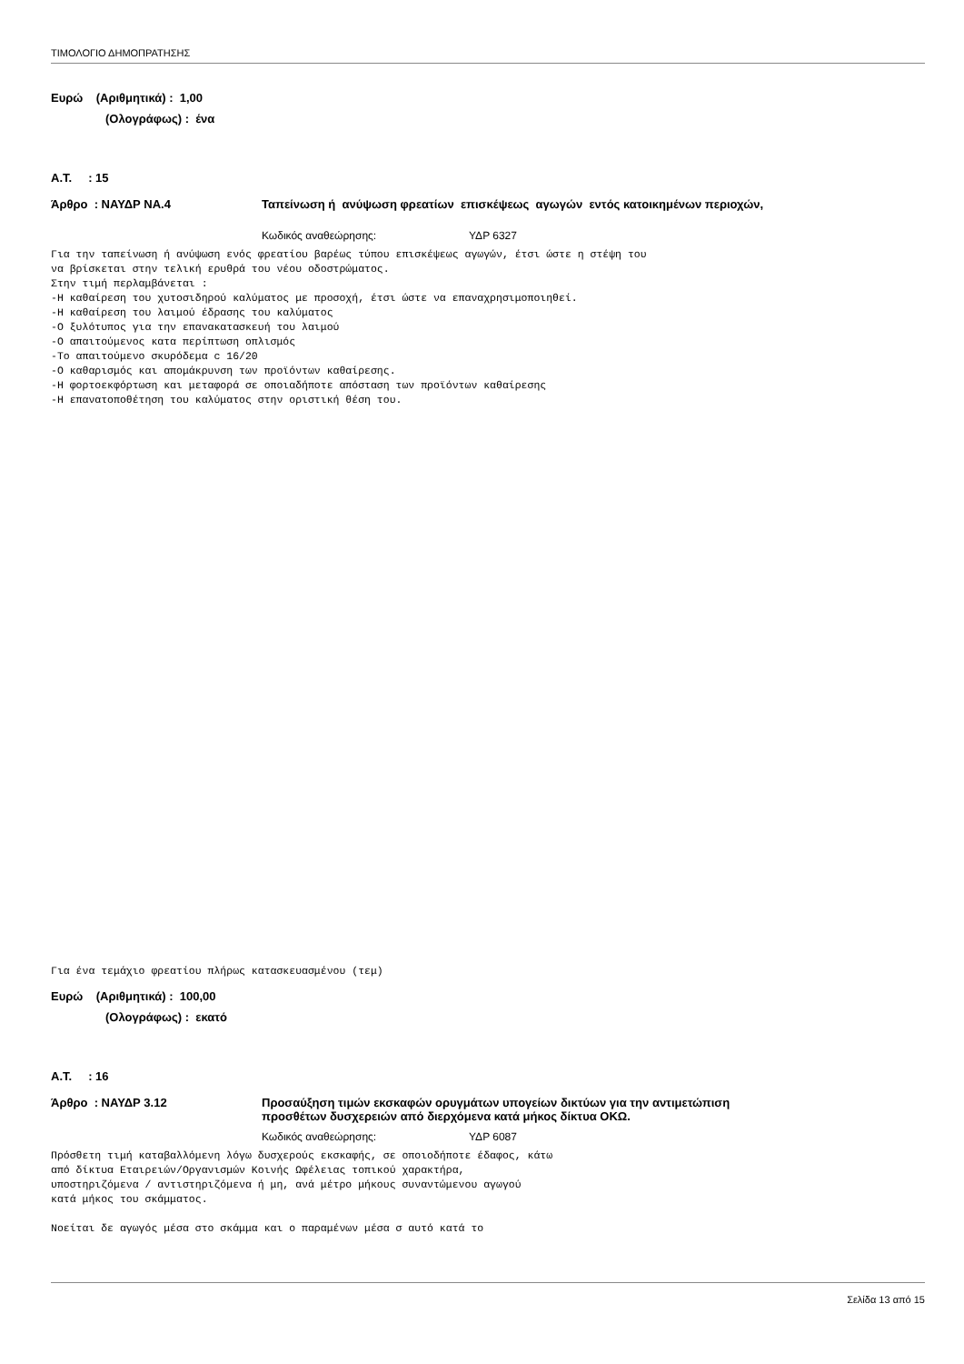ΤΙΜΟΛΟΓΙΟ ΔΗΜΟΠΡΑΤΗΣΗΣ
Ευρώ (Αριθμητικά) : 1,00
(Ολογράφως) : ένα
Α.Τ. : 15
Άρθρο : ΝΑΥΔΡ ΝΑ.4 Ταπείνωση ή ανύψωση φρεατίων επισκέψεως αγωγών εντός κατοικημένων περιοχών,
Κωδικός αναθεώρησης: ΥΔΡ 6327
Για την ταπείνωση ή ανύψωση ενός φρεατίου βαρέως τύπου επισκέψεως αγωγών, έτσι ώστε η στέψη του
να βρίσκεται στην τελική ερυθρά του νέου οδοστρώματος.
Στην τιμή περλαμβάνεται :
-Η καθαίρεση του χυτοσιδηρού καλύματος με προσοχή, έτσι ώστε να επαναχρησιμοποιηθεί.
-Η καθαίρεση του λαιμού έδρασης του καλύματος
-Ο ξυλότυπος για την επανακατασκευή του λαιμού
-Ο απαιτούμενος κατα περίπτωση οπλισμός
-Το απαιτούμενο σκυρόδεμα c 16/20
-Ο καθαρισμός και απομάκρυνση των προϊόντων καθαίρεσης.
-Η φορτοεκφόρτωση και μεταφορά σε οποιαδήποτε απόσταση των προϊόντων καθαίρεσης
-Η επανατοποθέτηση του καλύματος στην οριστική θέση του.
Για ένα τεμάχιο φρεατίου πλήρως κατασκευασμένου (τεμ)
Ευρώ (Αριθμητικά) : 100,00
(Ολογράφως) : εκατό
Α.Τ. : 16
Άρθρο : ΝΑΥΔΡ 3.12 Προσαύξηση τιμών εκσκαφών ορυγμάτων υπογείων δικτύων για την αντιμετώπιση
προσθέτων δυσχερειών από διερχόμενα κατά μήκος δίκτυα ΟΚΩ.
Κωδικός αναθεώρησης: ΥΔΡ 6087
Πρόσθετη τιμή καταβαλλόμενη λόγω δυσχερούς εκσκαφής, σε οποιοδήποτε έδαφος, κάτω
από δίκτυα Εταιρειών/Οργανισμών Κοινής Ωφέλειας τοπικού χαρακτήρα,
υποστηριζόμενα / αντιστηριζόμενα ή μη, ανά μέτρο μήκους συναντώμενου αγωγού
κατά μήκος του σκάμματος.

Νοείται δε αγωγός μέσα στο σκάμμα και ο παραμένων μέσα σ αυτό κατά το
Σελίδα 13 από 15